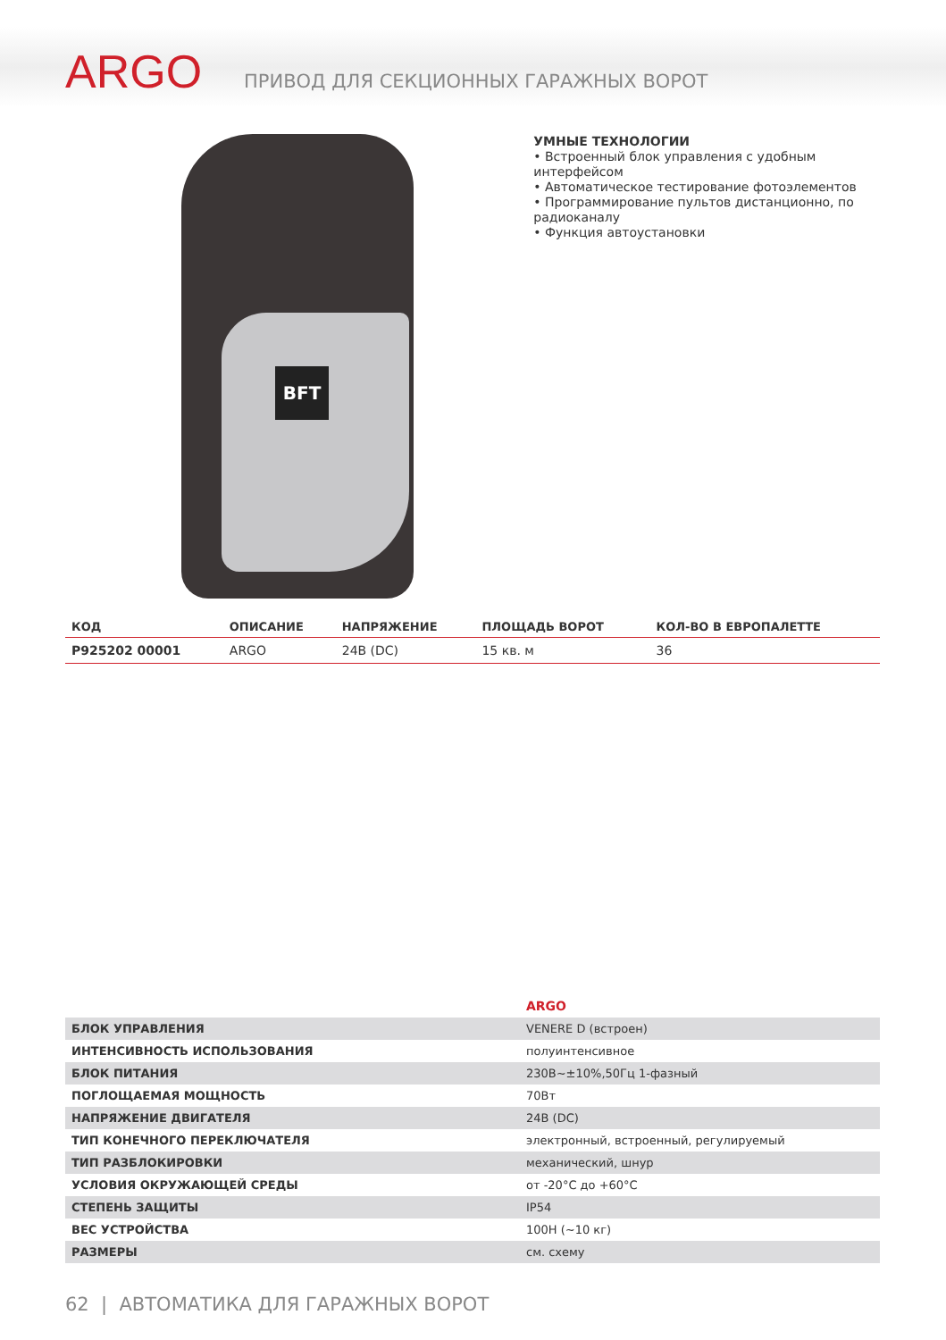ARGO
ПРИВОД ДЛЯ СЕКЦИОННЫХ ГАРАЖНЫХ ВОРОТ
BFT
УМНЫЕ ТЕХНОЛОГИИ
• Встроенный блок управления с удобным интерфейсом
• Автоматическое тестирование фотоэлементов
• Программирование пультов дистанционно, по радиоканалу
• Функция автоустановки
| КОД | ОПИСАНИЕ | НАПРЯЖЕНИЕ | ПЛОЩАДЬ ВОРОТ | КОЛ-ВО В ЕВРОПАЛЕТТЕ |
| --- | --- | --- | --- | --- |
| P925202 00001 | ARGO | 24В (DC) | 15 кв. м | 36 |
| | ARGO |
| БЛОК УПРАВЛЕНИЯ | VENERE D (встроен) |
| ИНТЕНСИВНОСТЬ ИСПОЛЬЗОВАНИЯ | полуинтенсивное |
| БЛОК ПИТАНИЯ | 230В~±10%,50Гц 1-фазный |
| ПОГЛОЩАЕМАЯ МОЩНОСТЬ | 70Вт |
| НАПРЯЖЕНИЕ ДВИГАТЕЛЯ | 24В (DC) |
| ТИП КОНЕЧНОГО ПЕРЕКЛЮЧАТЕЛЯ | электронный, встроенный, регулируемый |
| ТИП РАЗБЛОКИРОВКИ | механический, шнур |
| УСЛОВИЯ ОКРУЖАЮЩЕЙ СРЕДЫ | от -20°C до +60°C |
| СТЕПЕНЬ ЗАЩИТЫ | IP54 |
| ВЕС УСТРОЙСТВА | 100Н (~10 кг) |
| РАЗМЕРЫ | см. схему |
62 | АВТОМАТИКА ДЛЯ ГАРАЖНЫХ ВОРОТ